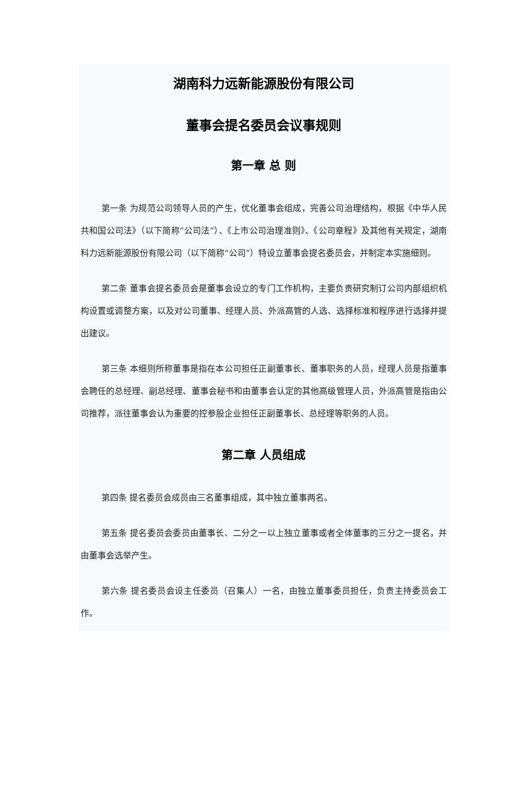湖南科力远新能源股份有限公司
董事会提名委员会议事规则
第一章 总 则
第一条 为规范公司领导人员的产生，优化董事会组成，完善公司治理结构，根据《中华人民共和国公司法》（以下简称“公司法”）、《上市公司治理准则》、《公司章程》及其他有关规定，湖南科力远新能源股份有限公司（以下简称“公司”）特设立董事会提名委员会，并制定本实施细则。
第二条 董事会提名委员会是董事会设立的专门工作机构，主要负责研究制订公司内部组织机构设置或调整方案，以及对公司董事、经理人员、外派高管的人选、选择标准和程序进行选择并提出建议。
第三条 本细则所称董事是指在本公司担任正副董事长、董事职务的人员，经理人员是指董事会聘任的总经理、副总经理、董事会秘书和由董事会认定的其他高级管理人员，外派高管是指由公司推荐，派往董事会认为重要的控参股企业担任正副董事长、总经理等职务的人员。
第二章 人员组成
第四条 提名委员会成员由三名董事组成，其中独立董事两名。
第五条 提名委员会委员由董事长、二分之一以上独立董事或者全体董事的三分之一提名，并由董事会选举产生。
第六条 提名委员会设主任委员（召集人）一名，由独立董事委员担任，负责主持委员会工作。